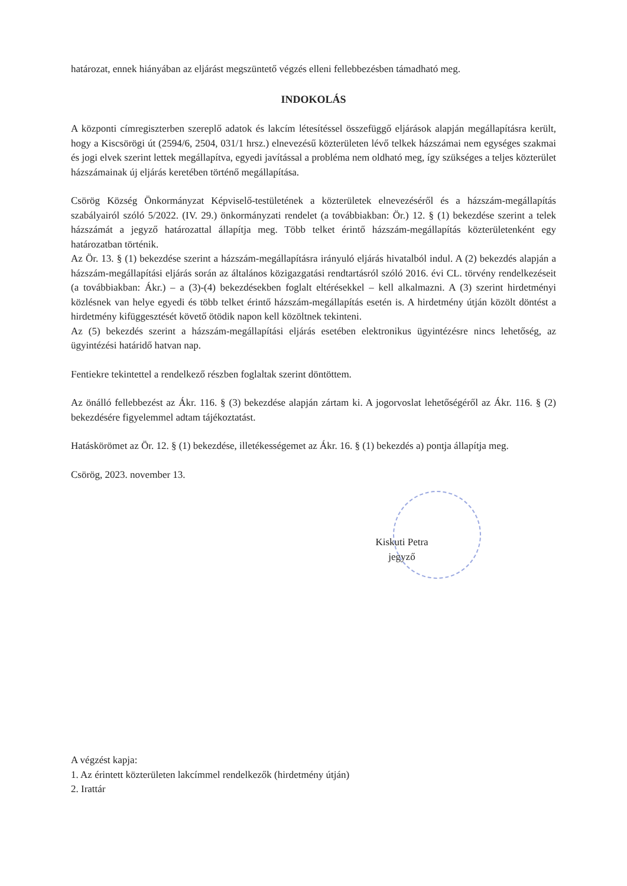határozat, ennek hiányában az eljárást megszüntető végzés elleni fellebbezésben támadható meg.
INDOKOLÁS
A központi címregiszterben szereplő adatok és lakcím létesítéssel összefüggő eljárások alapján megállapításra került, hogy a Kiscsörögi út (2594/6, 2504, 031/1 hrsz.) elnevezésű közterületen lévő telkek házszámai nem egységes szakmai és jogi elvek szerint lettek megállapítva, egyedi javítással a probléma nem oldható meg, így szükséges a teljes közterület házszámainak új eljárás keretében történő megállapítása.
Csörög Község Önkormányzat Képviselő-testületének a közterületek elnevezéséről és a házszám-megállapítás szabályairól szóló 5/2022. (IV. 29.) önkormányzati rendelet (a továbbiakban: Ör.) 12. § (1) bekezdése szerint a telek házszámát a jegyző határozattal állapítja meg. Több telket érintő házszám-megállapítás közterületenként egy határozatban történik.
Az Ör. 13. § (1) bekezdése szerint a házszám-megállapításra irányuló eljárás hivatalból indul. A (2) bekezdés alapján a házszám-megállapítási eljárás során az általános közigazgatási rendtartásról szóló 2016. évi CL. törvény rendelkezéseit (a továbbiakban: Ákr.) – a (3)-(4) bekezdésekben foglalt eltérésekkel – kell alkalmazni. A (3) szerint hirdetményi közlésnek van helye egyedi és több telket érintő házszám-megállapítás esetén is. A hirdetmény útján közölt döntést a hirdetmény kifüggesztését követő ötödik napon kell közöltnek tekinteni.
Az (5) bekezdés szerint a házszám-megállapítási eljárás esetében elektronikus ügyintézésre nincs lehetőség, az ügyintézési határidő hatvan nap.
Fentiekre tekintettel a rendelkező részben foglaltak szerint döntöttem.
Az önálló fellebbezést az Ákr. 116. § (3) bekezdése alapján zártam ki. A jogorvoslat lehetőségéről az Ákr. 116. § (2) bekezdésére figyelemmel adtam tájékoztatást.
Hatáskörömet az Ör. 12. § (1) bekezdése, illetékességemet az Ákr. 16. § (1) bekezdés a) pontja állapítja meg.
Csörög, 2023. november 13.
Kiskuti Petra
jegyző
A végzést kapja:
1. Az érintett közterületen lakcímmel rendelkezők (hirdetmény útján)
2. Irattár